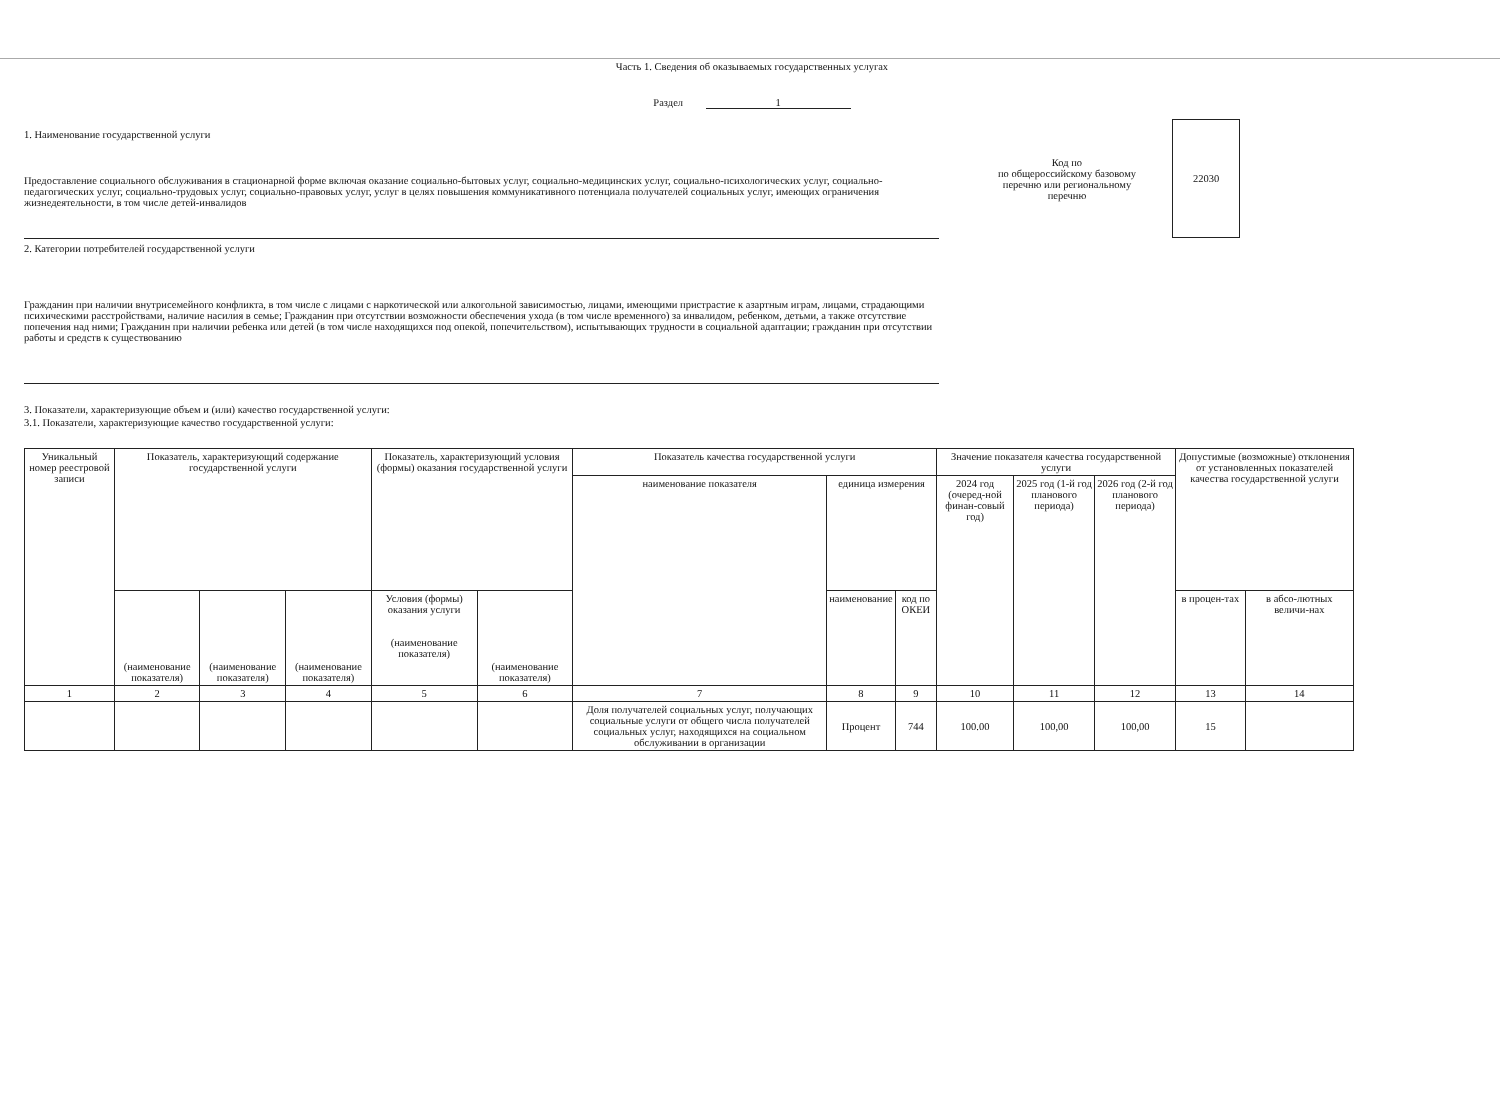Часть 1. Сведения об оказываемых государственных услугах
Раздел 1
1. Наименование государственной услуги
Предоставление социального обслуживания в стационарной форме включая оказание социально-бытовых услуг, социально-медицинских услуг, социально-психологических услуг, социально-педагогических услуг, социально-трудовых услуг, социально-правовых услуг, услуг в целях повышения коммуникативного потенциала получателей социальных услуг, имеющих ограничения жизнедеятельности, в том числе детей-инвалидов
Код по
по общероссийскому базовому перечню или региональному перечню
22030
2. Категории потребителей государственной услуги
Гражданин при наличии внутрисемейного конфликта, в том числе с лицами с наркотической или алкогольной зависимостью, лицами, имеющими пристрастие к азартным играм, лицами, страдающими психическими расстройствами, наличие насилия в семье; Гражданин при отсутствии возможности обеспечения ухода (в том числе временного) за инвалидом, ребенком, детьми, а также отсутствие попечения над ними; Гражданин при наличии ребенка или детей (в том числе находящихся под опекой, попечительством), испытывающих трудности в социальной адаптации; гражданин при отсутствии работы и средств к существованию
3. Показатели, характеризующие объем и (или) качество государственной услуги:
3.1. Показатели, характеризующие качество государственной услуги:
| Уникальный номер реестровой записи | Показатель, характеризующий содержание государственной услуги | | | Показатель, характеризующий условия (формы) оказания государственной услуги | | Показатель качества государственной услуги | | | Значение показателя качества государственной услуги | | | Допустимые (возможные) отклонения от установленных показателей качества государственной услуги | |
| --- | --- | --- | --- | --- | --- | --- | --- | --- | --- | --- | --- | --- | --- |
| | | | | | | наименование показателя | единица измерения | | 2024 год (очеред-ной финан-совый год) | 2025 год (1-й год планового периода) | 2026 год (2-й год планового периода) | | |
| | (наименование показателя) | (наименование показателя) | (наименование показателя) | Условия (формы) оказания услуги (наименование показателя) | (наименование показателя) | | наименование | код по ОКЕИ | | | | в процен-тах | в абсо-лютных величи-нах |
| 1 | 2 | 3 | 4 | 5 | 6 | 7 | 8 | 9 | 10 | 11 | 12 | 13 | 14 |
| | | | | | | Доля получателей социальных услуг, получающих социальные услуги от общего числа получателей социальных услуг, находящихся на социальном обслуживании в организации | Процент | 744 | 100.00 | 100,00 | 100,00 | 15 | |